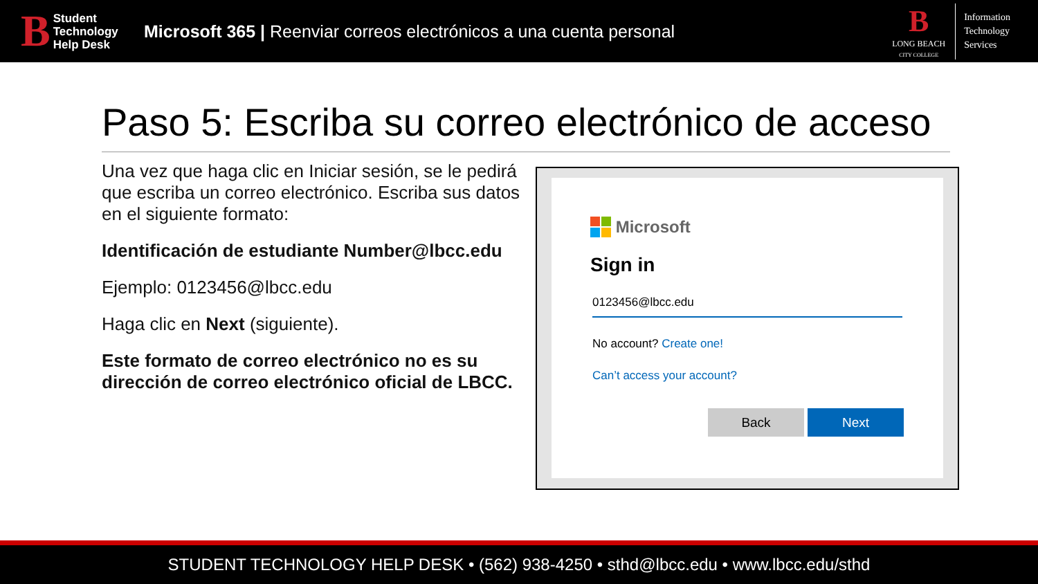B
Student
Technology
Help Desk
Microsoft 365 | Reenviar correos electrónicos a una cuenta personal
B
LONG BEACH
CITY COLLEGE
Information
Technology
Services
Paso 5: Escriba su correo electrónico de acceso
Una vez que haga clic en Iniciar sesión, se le pedirá que escriba un correo electrónico. Escriba sus datos en el siguiente formato:
Identificación de estudiante Number@lbcc.edu
Ejemplo: 0123456@lbcc.edu
Haga clic en Next (siguiente).
Este formato de correo electrónico no es su dirección de correo electrónico oficial de LBCC.
Microsoft
Sign in
0123456@lbcc.edu
No account? Create one!
Can’t access your account?
Back Next
STUDENT TECHNOLOGY HELP DESK • (562) 938-4250 • sthd@lbcc.edu • www.lbcc.edu/sthd